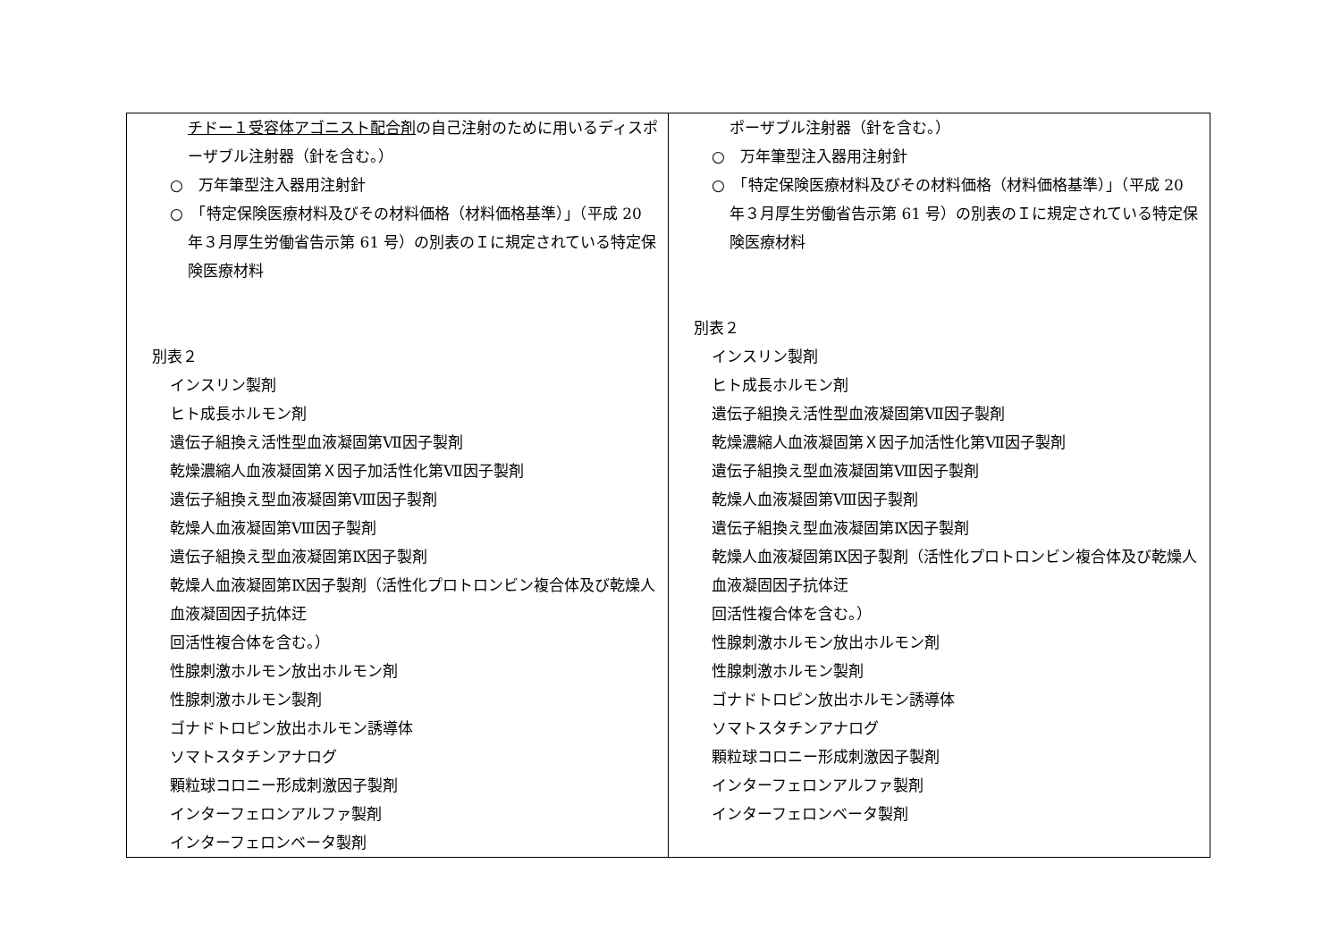| チドー１受容体アゴニスト配合剤 の自己注射のために用いるディスポーザブル注射器（針を含む。） ○ 万年筆型注入器用注射針 ○ 「特定保険医療材料及びその材料価格（材料価格基準）」（平成 20 年３月厚生労働省告示第 61 号）の別表のＩに規定されている特定保険医療材料 別表２ インスリン製剤 ヒト成長ホルモン剤 遺伝子組換え活性型血液凝固第Ⅶ因子製剤 乾燥濃縮人血液凝固第Ｘ因子加活性化第Ⅶ因子製剤 遺伝子組換え型血液凝固第Ⅷ因子製剤 乾燥人血液凝固第Ⅷ因子製剤 遺伝子組換え型血液凝固第Ⅸ因子製剤 乾燥人血液凝固第Ⅸ因子製剤（活性化プロトロンビン複合体及び乾燥人血液凝固因子抗体迂 回活性複合体を含む。） 性腺刺激ホルモン放出ホルモン剤 性腺刺激ホルモン製剤 ゴナドトロピン放出ホルモン誘導体 ソマトスタチンアナログ 顆粒球コロニー形成刺激因子製剤 インターフェロンアルファ製剤 インターフェロンベータ製剤 | ポーザブル注射器（針を含む。） ○ 万年筆型注入器用注射針 ○ 「特定保険医療材料及びその材料価格（材料価格基準）」（平成 20 年３月厚生労働省告示第 61 号）の別表のＩに規定されている特定保険医療材料 別表２ インスリン製剤 ヒト成長ホルモン剤 遺伝子組換え活性型血液凝固第Ⅶ因子製剤 乾燥濃縮人血液凝固第Ｘ因子加活性化第Ⅶ因子製剤 遺伝子組換え型血液凝固第Ⅷ因子製剤 乾燥人血液凝固第Ⅷ因子製剤 遺伝子組換え型血液凝固第Ⅸ因子製剤 乾燥人血液凝固第Ⅸ因子製剤（活性化プロトロンビン複合体及び乾燥人血液凝固因子抗体迂 回活性複合体を含む。） 性腺刺激ホルモン放出ホルモン剤 性腺刺激ホルモン製剤 ゴナドトロピン放出ホルモン誘導体 ソマトスタチンアナログ 顆粒球コロニー形成刺激因子製剤 インターフェロンアルファ製剤 インターフェロンベータ製剤 |